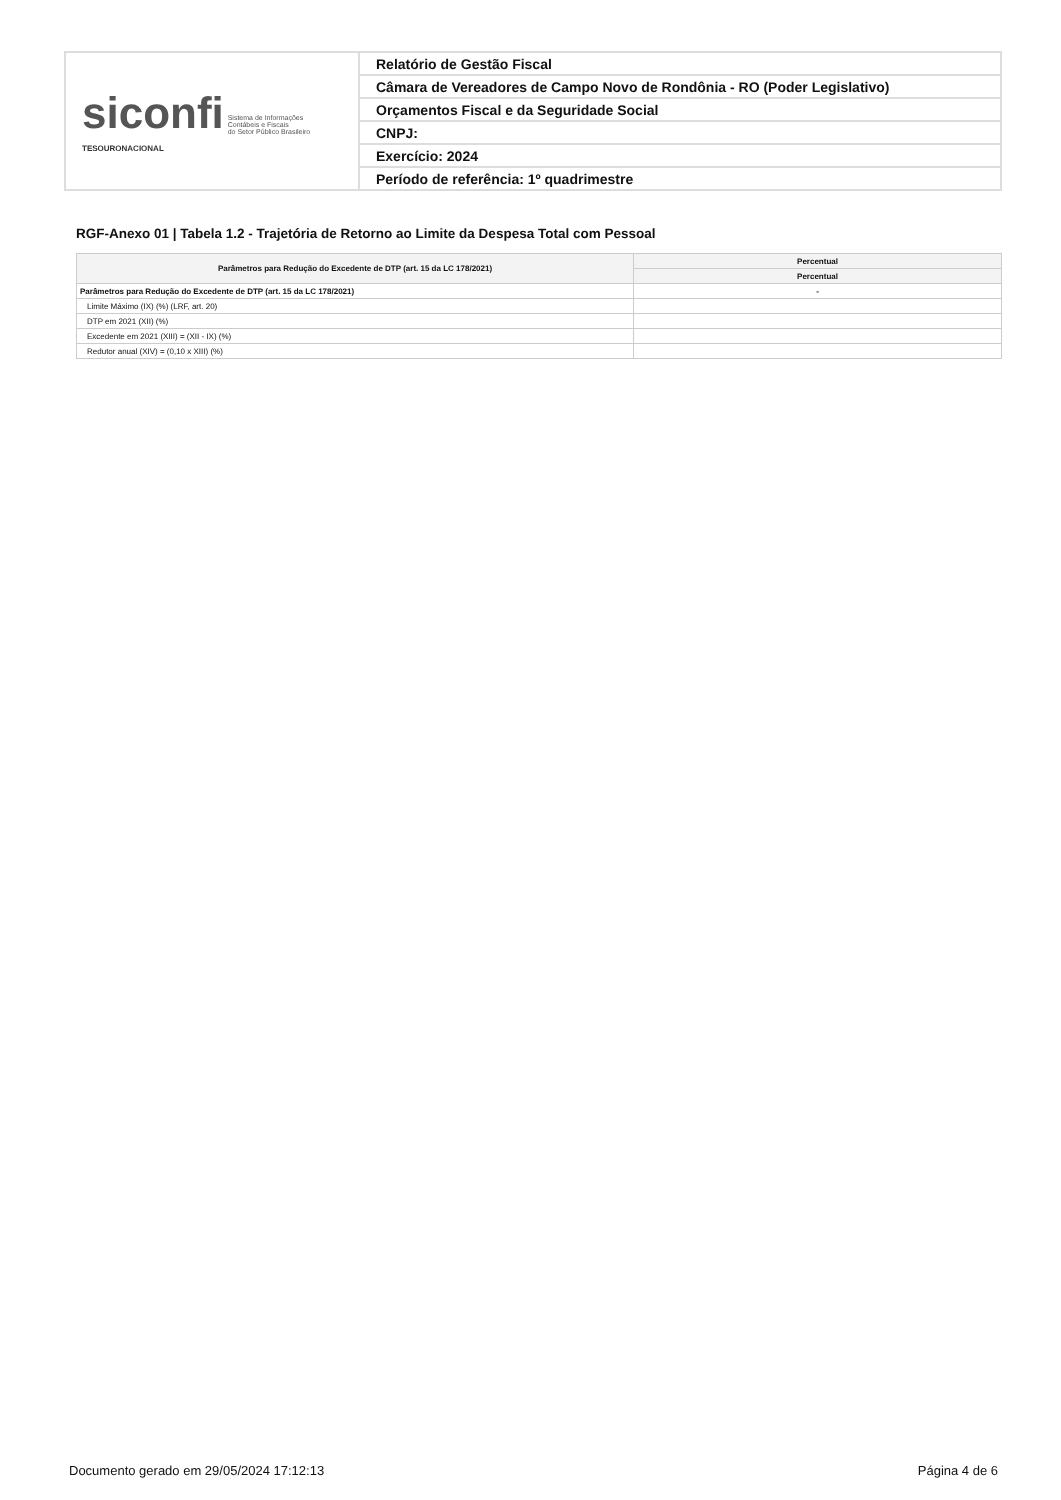| siconfi Sistema de Informações Contábeis e Fiscais do Setor Público Brasileiro TESOURONACIONAL | Relatório de Gestão Fiscal |
| | Câmara de Vereadores de Campo Novo de Rondônia - RO (Poder Legislativo) |
| | Orçamentos Fiscal e da Seguridade Social |
| | CNPJ: |
| | Exercício: 2024 |
| | Período de referência: 1º quadrimestre |
RGF-Anexo 01 | Tabela 1.2 - Trajetória de Retorno ao Limite da Despesa Total com Pessoal
| Parâmetros para Redução do Excedente de DTP (art. 15 da LC 178/2021) | Percentual |
| --- | --- |
| | Percentual |
| Parâmetros para Redução do Excedente de DTP (art. 15 da LC 178/2021) | - |
| Limite Máximo (IX) (%) (LRF, art. 20) | |
| DTP em 2021 (XII) (%) | |
| Excedente em 2021 (XIII) = (XII - IX) (%) | |
| Redutor anual (XIV) = (0,10 x XIII) (%) | |
Documento gerado em 29/05/2024 17:12:13 Página 4 de 6